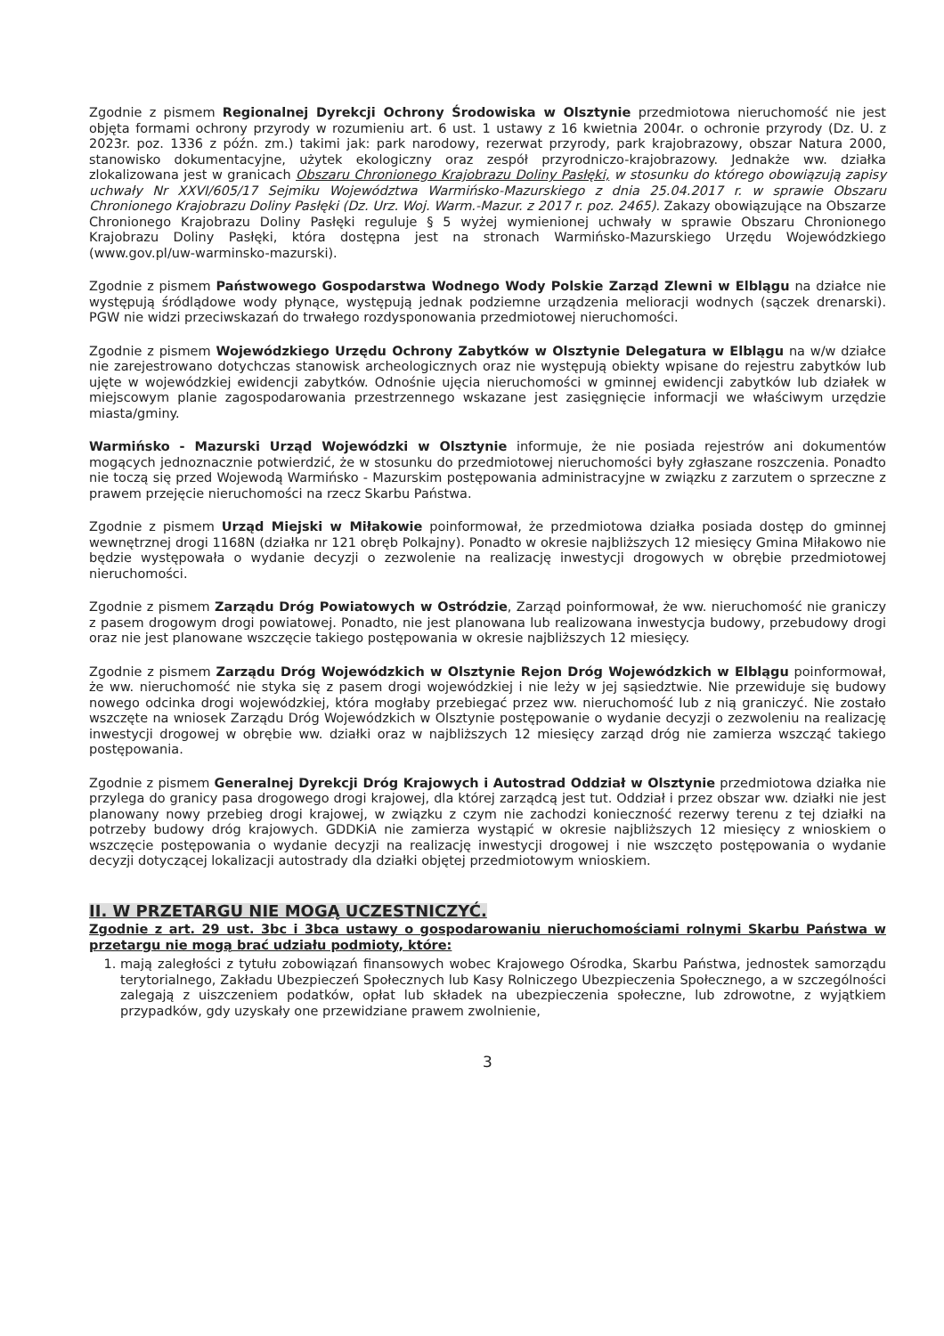Zgodnie z pismem Regionalnej Dyrekcji Ochrony Środowiska w Olsztynie przedmiotowa nieruchomość nie jest objęta formami ochrony przyrody w rozumieniu art. 6 ust. 1 ustawy z 16 kwietnia 2004r. o ochronie przyrody (Dz. U. z 2023r. poz. 1336 z późn. zm.) takimi jak: park narodowy, rezerwat przyrody, park krajobrazowy, obszar Natura 2000, stanowisko dokumentacyjne, użytek ekologiczny oraz zespół przyrodniczo-krajobrazowy. Jednakże ww. działka zlokalizowana jest w granicach Obszaru Chronionego Krajobrazu Doliny Pasłęki, w stosunku do którego obowiązują zapisy uchwały Nr XXVI/605/17 Sejmiku Województwa Warmińsko-Mazurskiego z dnia 25.04.2017 r. w sprawie Obszaru Chronionego Krajobrazu Doliny Pasłęki (Dz. Urz. Woj. Warm.-Mazur. z 2017 r. poz. 2465). Zakazy obowiązujące na Obszarze Chronionego Krajobrazu Doliny Pasłęki reguluje § 5 wyżej wymienionej uchwały w sprawie Obszaru Chronionego Krajobrazu Doliny Pasłęki, która dostępna jest na stronach Warmińsko-Mazurskiego Urzędu Wojewódzkiego (www.gov.pl/uw-warminsko-mazurski).
Zgodnie z pismem Państwowego Gospodarstwa Wodnego Wody Polskie Zarząd Zlewni w Elblągu na działce nie występują śródlądowe wody płynące, występują jednak podziemne urządzenia melioracji wodnych (sączek drenarski). PGW nie widzi przeciwskazań do trwałego rozdysponowania przedmiotowej nieruchomości.
Zgodnie z pismem Wojewódzkiego Urzędu Ochrony Zabytków w Olsztynie Delegatura w Elblągu na w/w działce nie zarejestrowano dotychczas stanowisk archeologicznych oraz nie występują obiekty wpisane do rejestru zabytków lub ujęte w wojewódzkiej ewidencji zabytków. Odnośnie ujęcia nieruchomości w gminnej ewidencji zabytków lub działek w miejscowym planie zagospodarowania przestrzennego wskazane jest zasięgnięcie informacji we właściwym urzędzie miasta/gminy.
Warmińsko - Mazurski Urząd Wojewódzki w Olsztynie informuje, że nie posiada rejestrów ani dokumentów mogących jednoznacznie potwierdzić, że w stosunku do przedmiotowej nieruchomości były zgłaszane roszczenia. Ponadto nie toczą się przed Wojewodą Warmińsko - Mazurskim postępowania administracyjne w związku z zarzutem o sprzeczne z prawem przejęcie nieruchomości na rzecz Skarbu Państwa.
Zgodnie z pismem Urząd Miejski w Miłakowie poinformował, że przedmiotowa działka posiada dostęp do gminnej wewnętrznej drogi 1168N (działka nr 121 obręb Polkajny). Ponadto w okresie najbliższych 12 miesięcy Gmina Miłakowo nie będzie występowała o wydanie decyzji o zezwolenie na realizację inwestycji drogowych w obrębie przedmiotowej nieruchomości.
Zgodnie z pismem Zarządu Dróg Powiatowych w Ostródzie, Zarząd poinformował, że ww. nieruchomość nie graniczy z pasem drogowym drogi powiatowej. Ponadto, nie jest planowana lub realizowana inwestycja budowy, przebudowy drogi oraz nie jest planowane wszczęcie takiego postępowania w okresie najbliższych 12 miesięcy.
Zgodnie z pismem Zarządu Dróg Wojewódzkich w Olsztynie Rejon Dróg Wojewódzkich w Elblągu poinformował, że ww. nieruchomość nie styka się z pasem drogi wojewódzkiej i nie leży w jej sąsiedztwie. Nie przewiduje się budowy nowego odcinka drogi wojewódzkiej, która mogłaby przebiegać przez ww. nieruchomość lub z nią graniczyć. Nie zostało wszczęte na wniosek Zarządu Dróg Wojewódzkich w Olsztynie postępowanie o wydanie decyzji o zezwoleniu na realizację inwestycji drogowej w obrębie ww. działki oraz w najbliższych 12 miesięcy zarząd dróg nie zamierza wszcząć takiego postępowania.
Zgodnie z pismem Generalnej Dyrekcji Dróg Krajowych i Autostrad Oddział w Olsztynie przedmiotowa działka nie przylega do granicy pasa drogowego drogi krajowej, dla której zarządcą jest tut. Oddział i przez obszar ww. działki nie jest planowany nowy przebieg drogi krajowej, w związku z czym nie zachodzi konieczność rezerwy terenu z tej działki na potrzeby budowy dróg krajowych. GDDKiA nie zamierza wystąpić w okresie najbliższych 12 miesięcy z wnioskiem o wszczęcie postępowania o wydanie decyzji na realizację inwestycji drogowej i nie wszczęto postępowania o wydanie decyzji dotyczącej lokalizacji autostrady dla działki objętej przedmiotowym wnioskiem.
II. W PRZETARGU NIE MOGĄ UCZESTNICZYĆ.
Zgodnie z art. 29 ust. 3bc i 3bca ustawy o gospodarowaniu nieruchomościami rolnymi Skarbu Państwa w przetargu nie mogą brać udziału podmioty, które:
1. mają zaległości z tytułu zobowiązań finansowych wobec Krajowego Ośrodka, Skarbu Państwa, jednostek samorządu terytorialnego, Zakładu Ubezpieczeń Społecznych lub Kasy Rolniczego Ubezpieczenia Społecznego, a w szczególności zalegają z uiszczeniem podatków, opłat lub składek na ubezpieczenia społeczne, lub zdrowotne, z wyjątkiem przypadków, gdy uzyskały one przewidziane prawem zwolnienie,
3